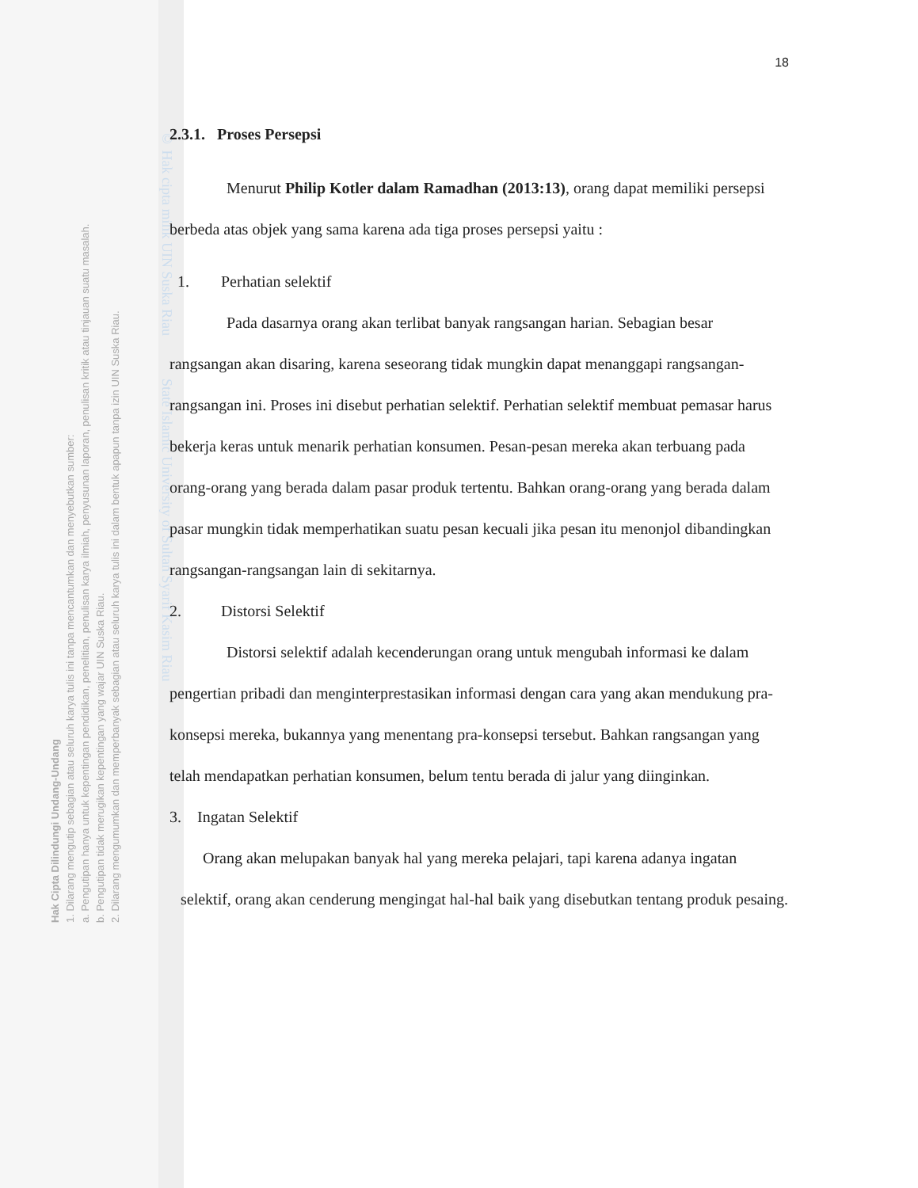Hak Cipta Dilindungi Undang-Undang
1. Dilarang mengutip sebagian atau seluruh karya tulis ini tanpa mencantumkan dan menyebutkan sumber:
a. Pengutipan hanya untuk kepentingan pendidikan, penelitian, penulisan karya ilmiah, penyusunan laporan, penulisan kritik atau tinjauan suatu masalah.
b. Pengutipan tidak merugikan kepentingan yang wajar UIN Suska Riau.
2. Dilarang mengumumkan dan memperbanyak sebagian atau seluruh karya tulis ini dalam bentuk apapun tanpa izin UIN Suska Riau.
© Hak cipta milik UIN Suska Riau State Islamic University of Sultan Syarif Kasim Riau
18
2.3.1. Proses Persepsi
Menurut Philip Kotler dalam Ramadhan (2013:13), orang dapat memiliki persepsi berbeda atas objek yang sama karena ada tiga proses persepsi yaitu :
1. Perhatian selektif
Pada dasarnya orang akan terlibat banyak rangsangan harian. Sebagian besar rangsangan akan disaring, karena seseorang tidak mungkin dapat menanggapi rangsangan-rangsangan ini. Proses ini disebut perhatian selektif. Perhatian selektif membuat pemasar harus bekerja keras untuk menarik perhatian konsumen. Pesan-pesan mereka akan terbuang pada orang-orang yang berada dalam pasar produk tertentu. Bahkan orang-orang yang berada dalam pasar mungkin tidak memperhatikan suatu pesan kecuali jika pesan itu menonjol dibandingkan rangsangan-rangsangan lain di sekitarnya.
2. Distorsi Selektif
Distorsi selektif adalah kecenderungan orang untuk mengubah informasi ke dalam pengertian pribadi dan menginterprestasikan informasi dengan cara yang akan mendukung pra-konsepsi mereka, bukannya yang menentang pra-konsepsi tersebut. Bahkan rangsangan yang telah mendapatkan perhatian konsumen, belum tentu berada di jalur yang diinginkan.
3. Ingatan Selektif
Orang akan melupakan banyak hal yang mereka pelajari, tapi karena adanya ingatan selektif, orang akan cenderung mengingat hal-hal baik yang disebutkan tentang produk pesaing.